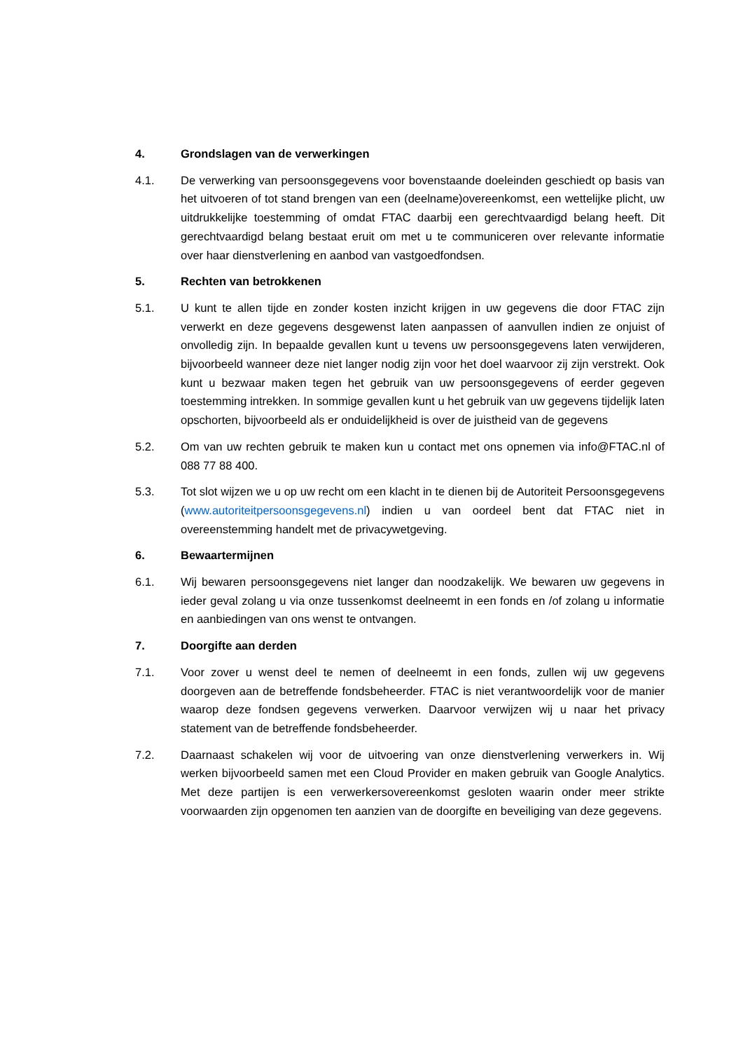4. Grondslagen van de verwerkingen
4.1. De verwerking van persoonsgegevens voor bovenstaande doeleinden geschiedt op basis van het uitvoeren of tot stand brengen van een (deelname)overeenkomst, een wettelijke plicht, uw uitdrukkelijke toestemming of omdat FTAC daarbij een gerechtvaardigd belang heeft. Dit gerechtvaardigd belang bestaat eruit om met u te communiceren over relevante informatie over haar dienstverlening en aanbod van vastgoedfondsen.
5. Rechten van betrokkenen
5.1. U kunt te allen tijde en zonder kosten inzicht krijgen in uw gegevens die door FTAC zijn verwerkt en deze gegevens desgewenst laten aanpassen of aanvullen indien ze onjuist of onvolledig zijn. In bepaalde gevallen kunt u tevens uw persoonsgegevens laten verwijderen, bijvoorbeeld wanneer deze niet langer nodig zijn voor het doel waarvoor zij zijn verstrekt. Ook kunt u bezwaar maken tegen het gebruik van uw persoonsgegevens of eerder gegeven toestemming intrekken. In sommige gevallen kunt u het gebruik van uw gegevens tijdelijk laten opschorten, bijvoorbeeld als er onduidelijkheid is over de juistheid van de gegevens
5.2. Om van uw rechten gebruik te maken kun u contact met ons opnemen via info@FTAC.nl of 088 77 88 400.
5.3. Tot slot wijzen we u op uw recht om een klacht in te dienen bij de Autoriteit Persoonsgegevens (www.autoriteitpersoonsgegevens.nl) indien u van oordeel bent dat FTAC niet in overeenstemming handelt met de privacywetgeving.
6. Bewaartermijnen
6.1. Wij bewaren persoonsgegevens niet langer dan noodzakelijk. We bewaren uw gegevens in ieder geval zolang u via onze tussenkomst deelneemt in een fonds en /of zolang u informatie en aanbiedingen van ons wenst te ontvangen.
7. Doorgifte aan derden
7.1. Voor zover u wenst deel te nemen of deelneemt in een fonds, zullen wij uw gegevens doorgeven aan de betreffende fondsbeheerder. FTAC is niet verantwoordelijk voor de manier waarop deze fondsen gegevens verwerken. Daarvoor verwijzen wij u naar het privacy statement van de betreffende fondsbeheerder.
7.2. Daarnaast schakelen wij voor de uitvoering van onze dienstverlening verwerkers in. Wij werken bijvoorbeeld samen met een Cloud Provider en maken gebruik van Google Analytics. Met deze partijen is een verwerkersovereenkomst gesloten waarin onder meer strikte voorwaarden zijn opgenomen ten aanzien van de doorgifte en beveiliging van deze gegevens.